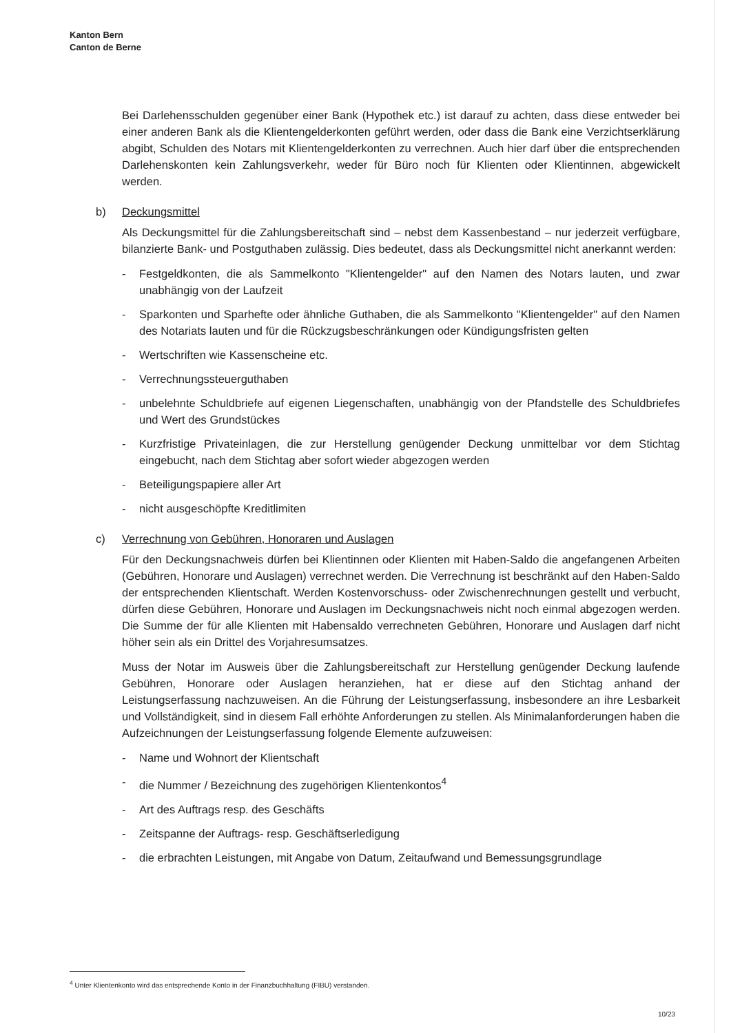Kanton Bern
Canton de Berne
Bei Darlehensschulden gegenüber einer Bank (Hypothek etc.) ist darauf zu achten, dass diese entweder bei einer anderen Bank als die Klientengelderkonten geführt werden, oder dass die Bank eine Verzichtserklärung abgibt, Schulden des Notars mit Klientengelderkonten zu verrechnen. Auch hier darf über die entsprechenden Darlehenskonten kein Zahlungsverkehr, weder für Büro noch für Klienten oder Klientinnen, abgewickelt werden.
b) Deckungsmittel
Als Deckungsmittel für die Zahlungsbereitschaft sind – nebst dem Kassenbestand – nur jederzeit verfügbare, bilanzierte Bank- und Postguthaben zulässig. Dies bedeutet, dass als Deckungsmittel nicht anerkannt werden:
- Festgeldkonten, die als Sammelkonto "Klientengelder" auf den Namen des Notars lauten, und zwar unabhängig von der Laufzeit
- Sparkonten und Sparhefte oder ähnliche Guthaben, die als Sammelkonto "Klientengelder" auf den Namen des Notariats lauten und für die Rückzugsbeschränkungen oder Kündigungsfristen gelten
- Wertschriften wie Kassenscheine etc.
- Verrechnungssteuerguthaben
- unbelehnte Schuldbriefe auf eigenen Liegenschaften, unabhängig von der Pfandstelle des Schuldbriefes und Wert des Grundstückes
- Kurzfristige Privateinlagen, die zur Herstellung genügender Deckung unmittelbar vor dem Stichtag eingebucht, nach dem Stichtag aber sofort wieder abgezogen werden
- Beteiligungspapiere aller Art
- nicht ausgeschöpfte Kreditlimiten
c) Verrechnung von Gebühren, Honoraren und Auslagen
Für den Deckungsnachweis dürfen bei Klientinnen oder Klienten mit Haben-Saldo die angefangenen Arbeiten (Gebühren, Honorare und Auslagen) verrechnet werden. Die Verrechnung ist beschränkt auf den Haben-Saldo der entsprechenden Klientschaft. Werden Kostenvorschuss- oder Zwischenrechnungen gestellt und verbucht, dürfen diese Gebühren, Honorare und Auslagen im Deckungsnachweis nicht noch einmal abgezogen werden. Die Summe der für alle Klienten mit Habensaldo verrechneten Gebühren, Honorare und Auslagen darf nicht höher sein als ein Drittel des Vorjahresumsatzes.
Muss der Notar im Ausweis über die Zahlungsbereitschaft zur Herstellung genügender Deckung laufende Gebühren, Honorare oder Auslagen heranziehen, hat er diese auf den Stichtag anhand der Leistungserfassung nachzuweisen. An die Führung der Leistungserfassung, insbesondere an ihre Lesbarkeit und Vollständigkeit, sind in diesem Fall erhöhte Anforderungen zu stellen. Als Minimalanforderungen haben die Aufzeichnungen der Leistungserfassung folgende Elemente aufzuweisen:
- Name und Wohnort der Klientschaft
- die Nummer / Bezeichnung des zugehörigen Klientenkontos<sup>4</sup>
- Art des Auftrags resp. des Geschäfts
- Zeitspanne der Auftrags- resp. Geschäftserledigung
- die erbrachten Leistungen, mit Angabe von Datum, Zeitaufwand und Bemessungsgrundlage
<sup>4</sup> Unter Klientenkonto wird das entsprechende Konto in der Finanzbuchhaltung (FIBU) verstanden.
10/23